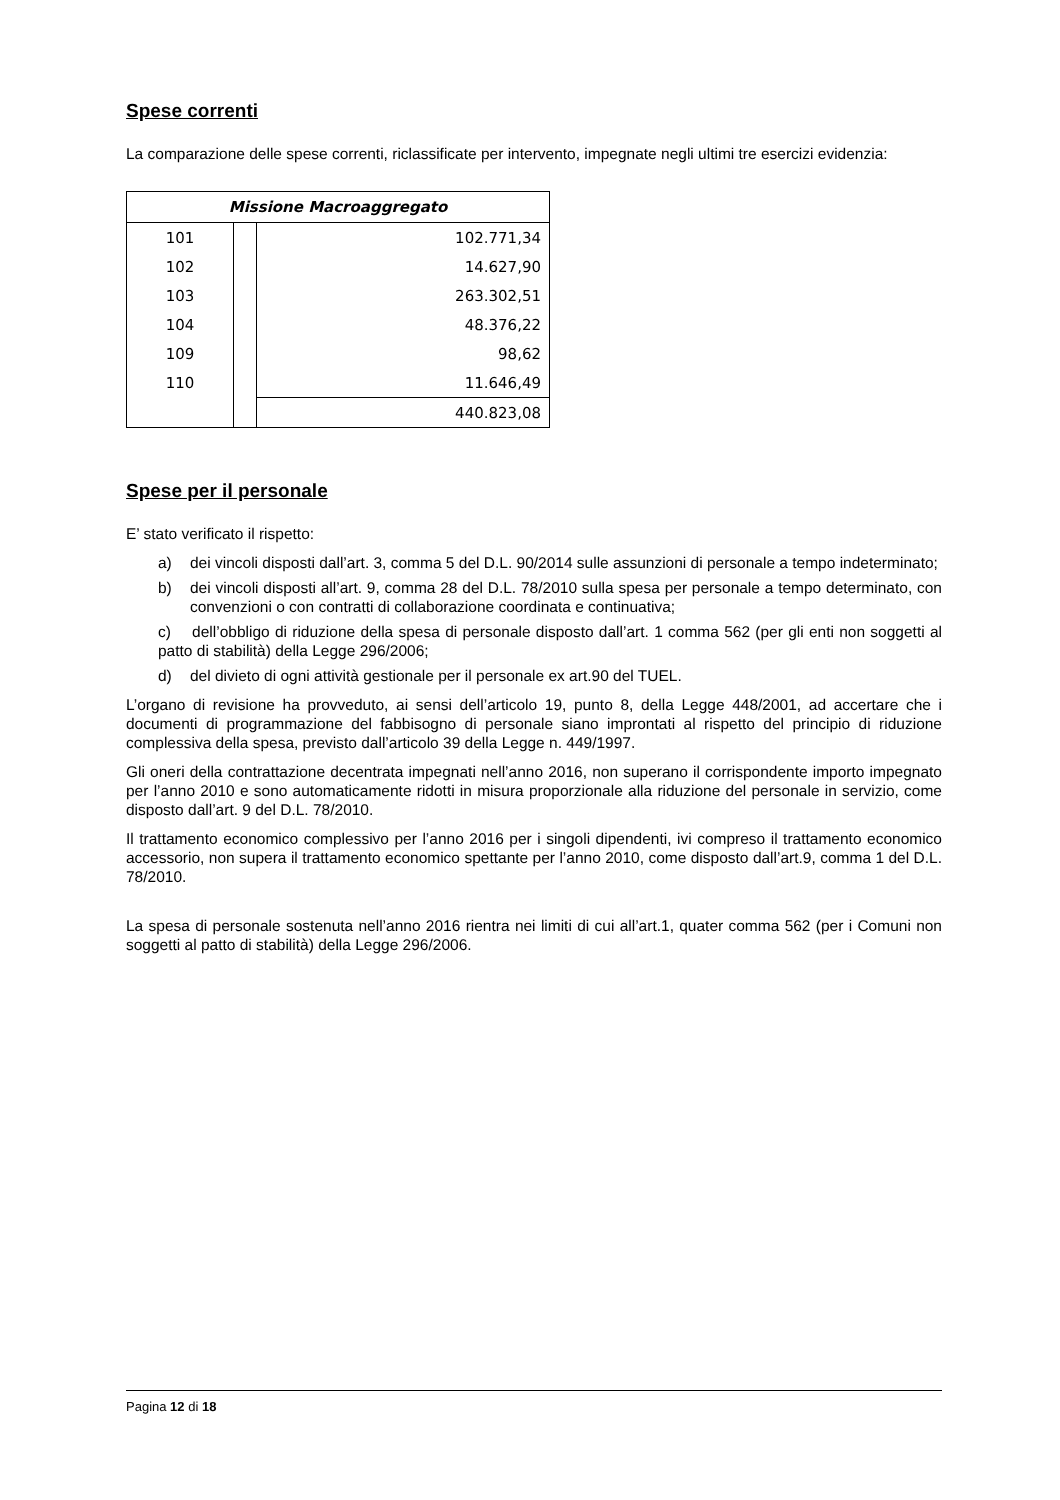Spese correnti
La comparazione delle spese correnti, riclassificate per intervento, impegnate negli ultimi tre esercizi evidenzia:
| Missione Macroaggregato | | |
| --- | --- | --- |
| 101 | | 102.771,34 |
| 102 | | 14.627,90 |
| 103 | | 263.302,51 |
| 104 | | 48.376,22 |
| 109 | | 98,62 |
| 110 | | 11.646,49 |
| | | 440.823,08 |
Spese per il personale
E’ stato verificato il rispetto:
a) dei vincoli disposti dall’art. 3, comma 5 del D.L. 90/2014 sulle assunzioni di personale a tempo indeterminato;
b) dei vincoli disposti all’art. 9, comma 28 del D.L. 78/2010 sulla spesa per personale a tempo determinato, con convenzioni o con contratti di collaborazione coordinata e continuativa;
c) dell’obbligo di riduzione della spesa di personale disposto dall’art. 1 comma 562 (per gli enti non soggetti al patto di stabilità) della Legge 296/2006;
d) del divieto di ogni attività gestionale per il personale ex art.90 del TUEL.
L’organo di revisione ha provveduto, ai sensi dell’articolo 19, punto 8, della Legge 448/2001, ad accertare che i documenti di programmazione del fabbisogno di personale siano improntati al rispetto del principio di riduzione complessiva della spesa, previsto dall’articolo 39 della Legge n. 449/1997.
Gli oneri della contrattazione decentrata impegnati nell’anno 2016, non superano il corrispondente importo impegnato per l’anno 2010 e sono automaticamente ridotti in misura proporzionale alla riduzione del personale in servizio, come disposto dall’art. 9 del D.L. 78/2010.
Il trattamento economico complessivo per l’anno 2016 per i singoli dipendenti, ivi compreso il trattamento economico accessorio, non supera il trattamento economico spettante per l’anno 2010, come disposto dall’art.9, comma 1 del D.L. 78/2010.
La spesa di personale sostenuta nell’anno 2016 rientra nei limiti di cui all’art.1, quater comma 562 (per i Comuni non soggetti al patto di stabilità) della Legge 296/2006.
Pagina 12 di 18